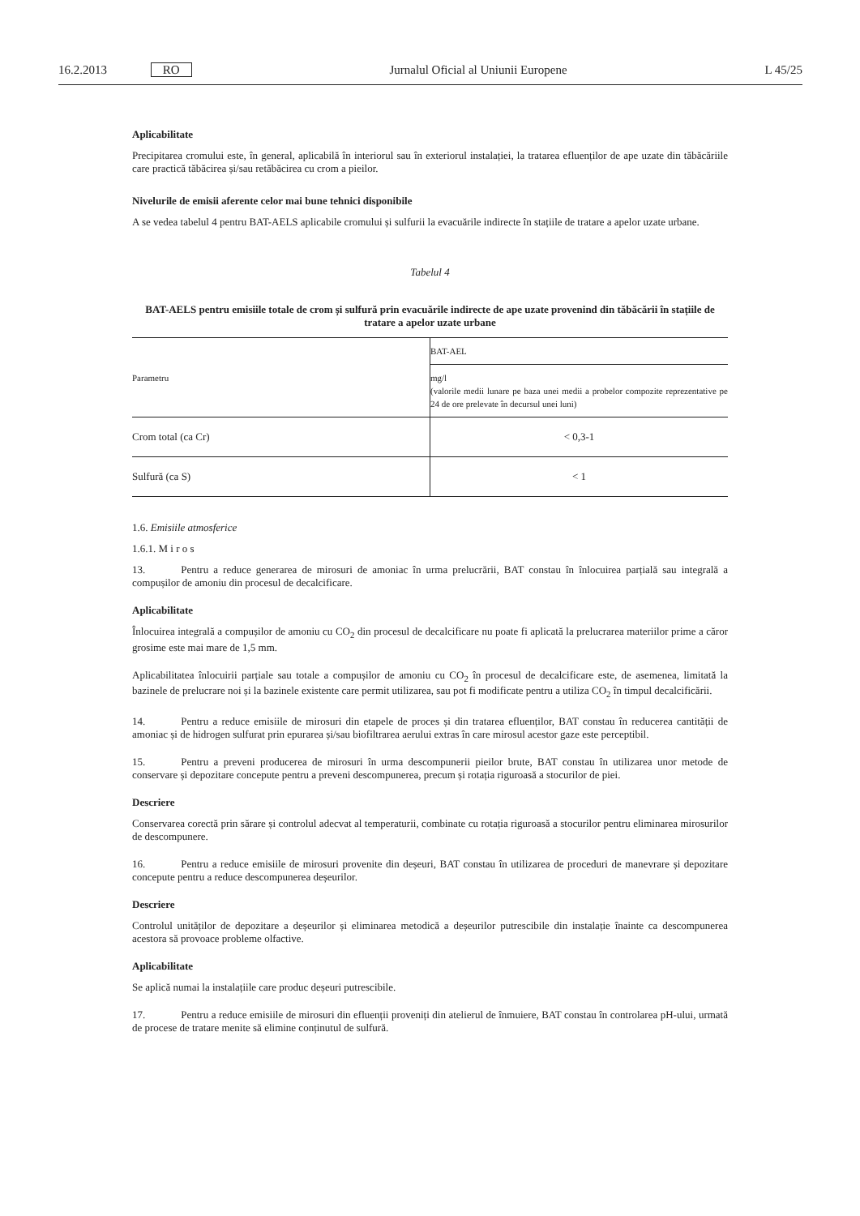16.2.2013 RO Jurnalul Oficial al Uniunii Europene L 45/25
Aplicabilitate
Precipitarea cromului este, în general, aplicabilă în interiorul sau în exteriorul instalației, la tratarea efluenților de ape uzate din tăbăcăriile care practică tăbăcirea și/sau retăbăcirea cu crom a pieilor.
Nivelurile de emisii aferente celor mai bune tehnici disponibile
A se vedea tabelul 4 pentru BAT-AELS aplicabile cromului și sulfurii la evacuările indirecte în stațiile de tratare a apelor uzate urbane.
Tabelul 4
BAT-AELS pentru emisiile totale de crom și sulfură prin evacuările indirecte de ape uzate provenind din tăbăcării în stațiile de tratare a apelor uzate urbane
| Parametru | BAT-AEL |
| --- | --- |
| | mg/l (valorile medii lunare pe baza unei medii a probelor compozite reprezentative pe 24 de ore prelevate în decursul unei luni) |
| Crom total (ca Cr) | < 0,3-1 |
| Sulfură (ca S) | < 1 |
1.6. Emisiile atmosferice
1.6.1. M i r o s
13. Pentru a reduce generarea de mirosuri de amoniac în urma prelucrării, BAT constau în înlocuirea parțială sau integrală a compușilor de amoniu din procesul de decalcificare.
Aplicabilitate
Înlocuirea integrală a compușilor de amoniu cu CO<sub>2</sub> din procesul de decalcificare nu poate fi aplicată la prelucrarea materiilor prime a căror grosime este mai mare de 1,5 mm.
Aplicabilitatea înlocuirii parțiale sau totale a compușilor de amoniu cu CO<sub>2</sub> în procesul de decalcificare este, de asemenea, limitată la bazinele de prelucrare noi și la bazinele existente care permit utilizarea, sau pot fi modificate pentru a utiliza CO<sub>2</sub> în timpul decalcificării.
14. Pentru a reduce emisiile de mirosuri din etapele de proces și din tratarea efluenților, BAT constau în reducerea cantității de amoniac și de hidrogen sulfurat prin epurarea și/sau biofiltrarea aerului extras în care mirosul acestor gaze este perceptibil.
15. Pentru a preveni producerea de mirosuri în urma descompunerii pieilor brute, BAT constau în utilizarea unor metode de conservare și depozitare concepute pentru a preveni descompunerea, precum și rotația riguroasă a stocurilor de piei.
Descriere
Conservarea corectă prin sărare și controlul adecvat al temperaturii, combinate cu rotația riguroasă a stocurilor pentru eliminarea mirosurilor de descompunere.
16. Pentru a reduce emisiile de mirosuri provenite din deșeuri, BAT constau în utilizarea de proceduri de manevrare și depozitare concepute pentru a reduce descompunerea deșeurilor.
Descriere
Controlul unităților de depozitare a deșeurilor și eliminarea metodică a deșeurilor putrescibile din instalație înainte ca descompunerea acestora să provoace probleme olfactive.
Aplicabilitate
Se aplică numai la instalațiile care produc deșeuri putrescibile.
17. Pentru a reduce emisiile de mirosuri din efluenții proveniți din atelierul de înmuiere, BAT constau în controlarea pH-ului, urmată de procese de tratare menite să elimine conținutul de sulfură.